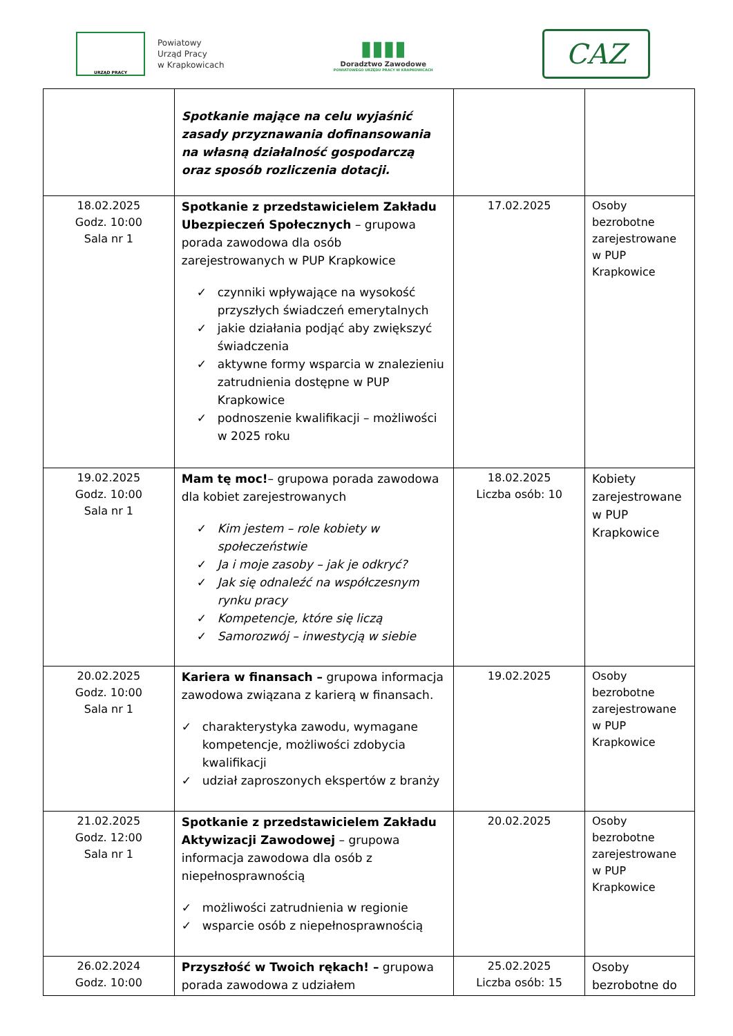URZĄD PRACY
Powiatowy
Urząd Pracy
w Krapkowicach
▮▮▮▮
Doradztwo Zawodowe
POWIATOWEGO URZĘDU PRACY W KRAPKOWICACH
CAZ
| | Spotkanie mające na celu wyjaśnić zasady przyznawania dofinansowania na własną działalność gospodarczą oraz sposób rozliczenia dotacji. | | |
| 18.02.2025 Godz. 10:00 Sala nr 1 | Spotkanie z przedstawicielem Zakładu Ubezpieczeń Społecznych – grupowa porada zawodowa dla osób zarejestrowanych w PUP Krapkowice ✓ czynniki wpływające na wysokość przyszłych świadczeń emerytalnych ✓ jakie działania podjąć aby zwiększyć świadczenia ✓ aktywne formy wsparcia w znalezieniu zatrudnienia dostępne w PUP Krapkowice ✓ podnoszenie kwalifikacji – możliwości w 2025 roku | 17.02.2025 | Osoby bezrobotne zarejestrowane w PUP Krapkowice |
| 19.02.2025 Godz. 10:00 Sala nr 1 | Mam tę moc! – grupowa porada zawodowa dla kobiet zarejestrowanych ✓ Kim jestem – role kobiety w społeczeństwie ✓ Ja i moje zasoby – jak je odkryć? ✓ Jak się odnaleźć na współczesnym rynku pracy ✓ Kompetencje, które się liczą ✓ Samorozwój – inwestycją w siebie | 18.02.2025 Liczba osób: 10 | Kobiety zarejestrowane w PUP Krapkowice |
| 20.02.2025 Godz. 10:00 Sala nr 1 | Kariera w finansach – grupowa informacja zawodowa związana z karierą w finansach. ✓ charakterystyka zawodu, wymagane kompetencje, możliwości zdobycia kwalifikacji ✓ udział zaproszonych ekspertów z branży | 19.02.2025 | Osoby bezrobotne zarejestrowane w PUP Krapkowice |
| 21.02.2025 Godz. 12:00 Sala nr 1 | Spotkanie z przedstawicielem Zakładu Aktywizacji Zawodowej – grupowa informacja zawodowa dla osób z niepełnosprawnością ✓ możliwości zatrudnienia w regionie ✓ wsparcie osób z niepełnosprawnością | 20.02.2025 | Osoby bezrobotne zarejestrowane w PUP Krapkowice |
| 26.02.2024 Godz. 10:00 | Przyszłość w Twoich rękach! – grupowa porada zawodowa z udziałem | 25.02.2025 Liczba osób: 15 | Osoby bezrobotne do |